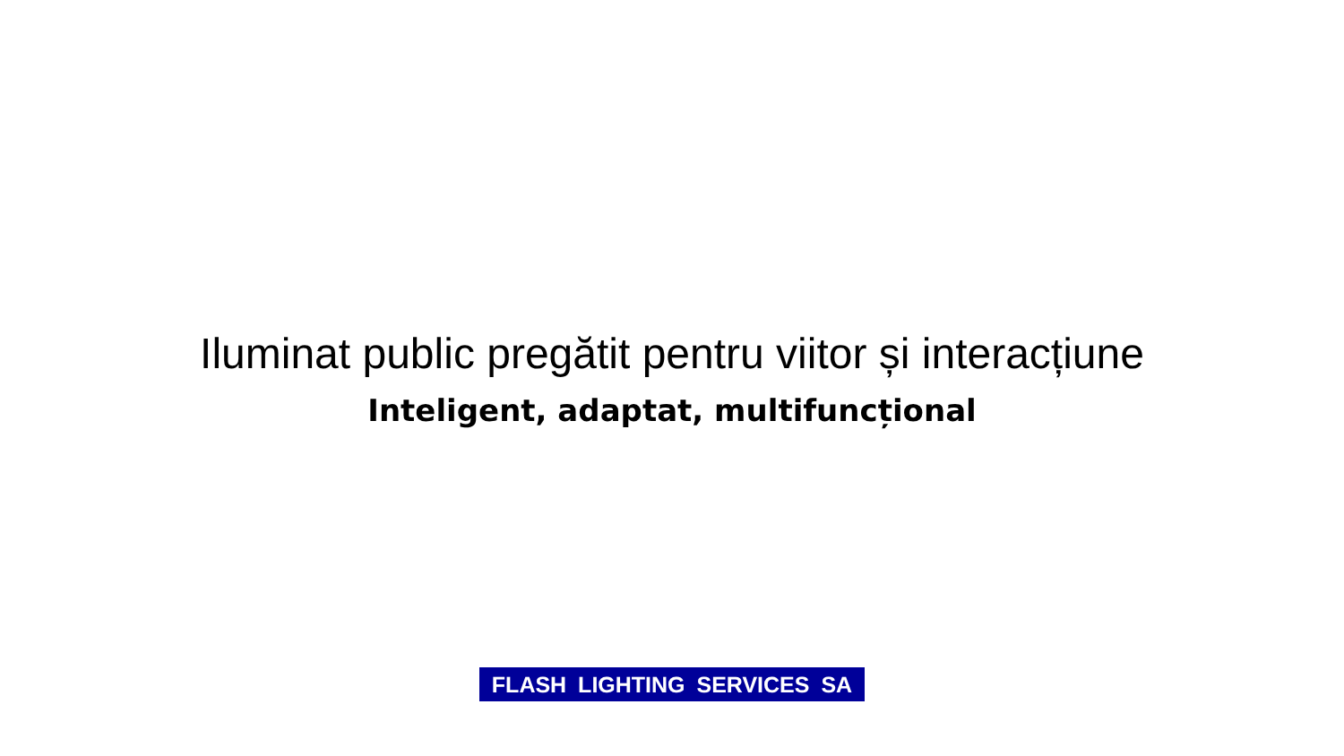Iluminat public pregătit pentru viitor și interacțiune
Inteligent, adaptat, multifuncțional
FLASH LIGHTING SERVICES SA